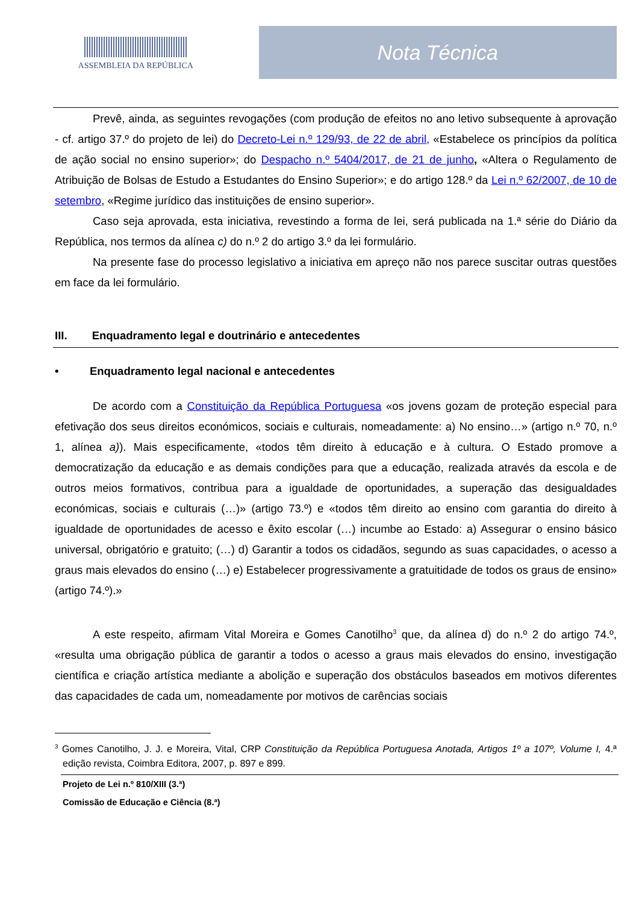ASSEMBLEIA DA REPÚBLICA
Nota Técnica
Prevê, ainda, as seguintes revogações (com produção de efeitos no ano letivo subsequente à aprovação - cf. artigo 37.º do projeto de lei) do Decreto-Lei n.º 129/93, de 22 de abril, «Estabelece os princípios da política de ação social no ensino superior»; do Despacho n.º 5404/2017, de 21 de junho, «Altera o Regulamento de Atribuição de Bolsas de Estudo a Estudantes do Ensino Superior»; e do artigo 128.º da Lei n.º 62/2007, de 10 de setembro, «Regime jurídico das instituições de ensino superior».
Caso seja aprovada, esta iniciativa, revestindo a forma de lei, será publicada na 1.ª série do Diário da República, nos termos da alínea c) do n.º 2 do artigo 3.º da lei formulário.
Na presente fase do processo legislativo a iniciativa em apreço não nos parece suscitar outras questões em face da lei formulário.
III. Enquadramento legal e doutrinário e antecedentes
• Enquadramento legal nacional e antecedentes
De acordo com a Constituição da República Portuguesa «os jovens gozam de proteção especial para efetivação dos seus direitos económicos, sociais e culturais, nomeadamente: a) No ensino…» (artigo n.º 70, n.º 1, alínea a)). Mais especificamente, «todos têm direito à educação e à cultura. O Estado promove a democratização da educação e as demais condições para que a educação, realizada através da escola e de outros meios formativos, contribua para a igualdade de oportunidades, a superação das desigualdades económicas, sociais e culturais (…)» (artigo 73.º) e «todos têm direito ao ensino com garantia do direito à igualdade de oportunidades de acesso e êxito escolar (…) incumbe ao Estado: a) Assegurar o ensino básico universal, obrigatório e gratuito; (…) d) Garantir a todos os cidadãos, segundo as suas capacidades, o acesso a graus mais elevados do ensino (…) e) Estabelecer progressivamente a gratuitidade de todos os graus de ensino» (artigo 74.º).»
A este respeito, afirmam Vital Moreira e Gomes Canotilho<sup>3</sup> que, da alínea d) do n.º 2 do artigo 74.º, «resulta uma obrigação pública de garantir a todos o acesso a graus mais elevados do ensino, investigação científica e criação artística mediante a abolição e superação dos obstáculos baseados em motivos diferentes das capacidades de cada um, nomeadamente por motivos de carências sociais
<sup>3</sup> Gomes Canotilho, J. J. e Moreira, Vital, CRP Constituição da República Portuguesa Anotada, Artigos 1º a 107º, Volume I, 4.ª edição revista, Coimbra Editora, 2007, p. 897 e 899.
Projeto de Lei n.º 810/XIII (3.ª)
Comissão de Educação e Ciência (8.ª)